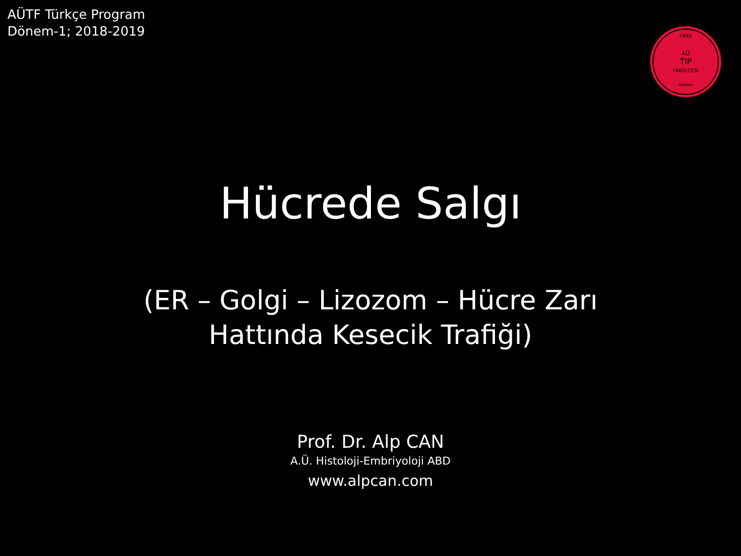AÜTF Türkçe Program
Dönem-1; 2018-2019
1945
AÜ
TIP
FAKÜLTESİ
ANKARA
Hücrede Salgı
(ER – Golgi – Lizozom – Hücre Zarı
Hattında Kesecik Trafiği)
Prof. Dr. Alp CAN
A.Ü. Histoloji-Embriyoloji ABD
www.alpcan.com